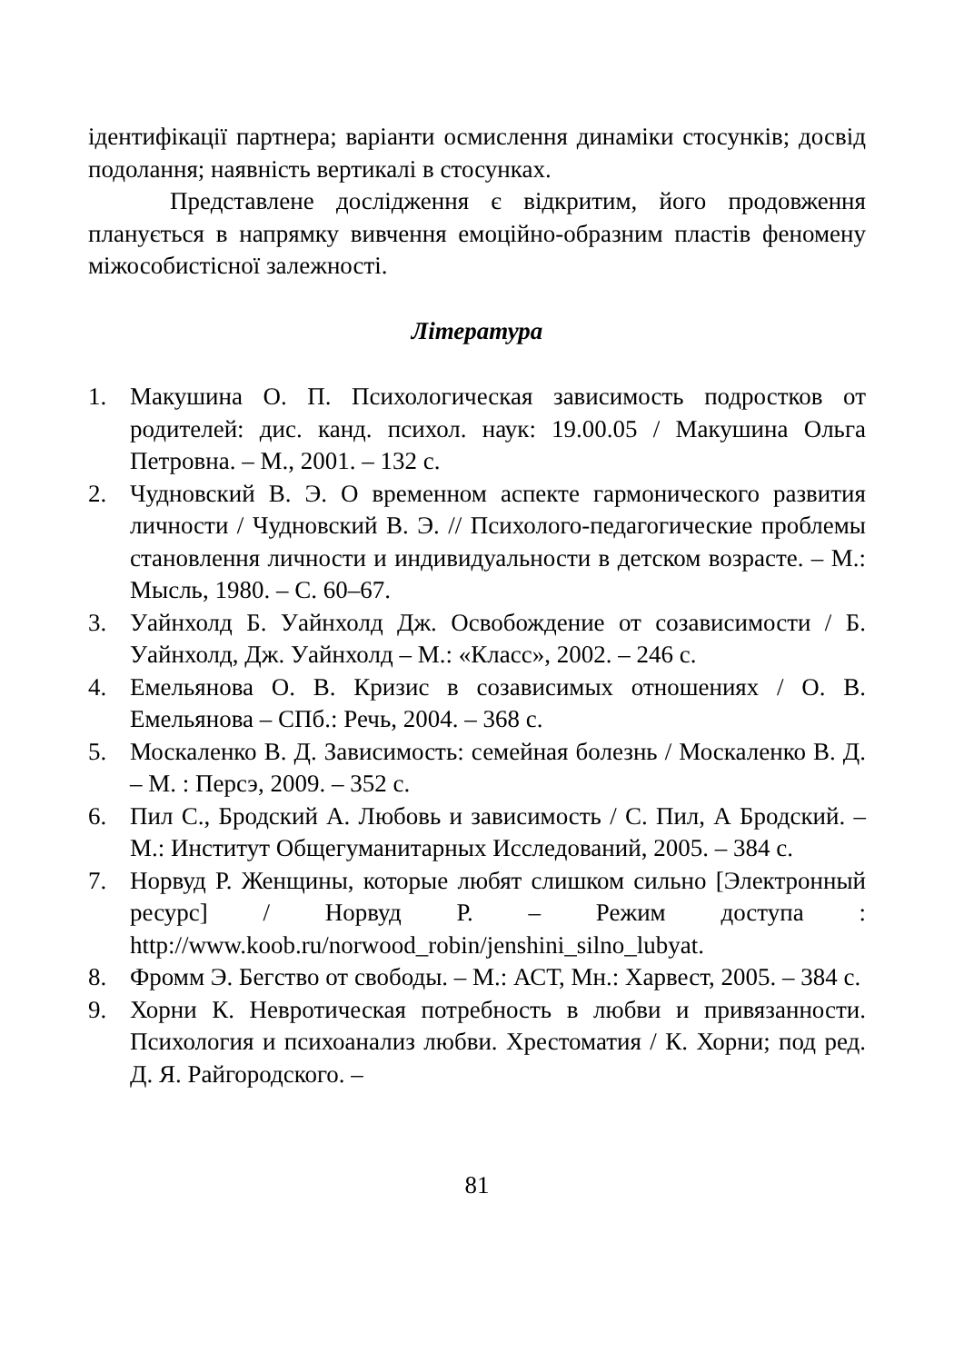ідентифікації партнера; варіанти осмислення динаміки стосунків; досвід подолання; наявність вертикалі в стосунках.
Представлене дослідження є відкритим, його продовження планується в напрямку вивчення емоційно-образним пластів феномену міжособистісної залежності.
Література
1. Макушина О. П. Психологическая зависимость подростков от родителей: дис. канд. психол. наук: 19.00.05 / Макушина Ольга Петровна. – М., 2001. – 132 с.
2. Чудновский В. Э. О временном аспекте гармонического развития личности / Чудновский В. Э. // Психолого-педагогические проблемы становлення личности и индивидуальности в детском возрасте. – М.: Мысль, 1980. – С. 60–67.
3. Уайнхолд Б. Уайнхолд Дж. Освобождение от созависимости / Б. Уайнхолд, Дж. Уайнхолд – М.: «Класс», 2002. – 246 с.
4. Емельянова О. В. Кризис в созависимых отношениях / О. В. Емельянова – СПб.: Речь, 2004. – 368 с.
5. Москаленко В. Д. Зависимость: семейная болезнь / Москаленко В. Д. – М. : Персэ, 2009. – 352 с.
6. Пил С., Бродский А. Любовь и зависимость / С. Пил, А Бродский. – М.: Институт Общегуманитарных Исследований, 2005. – 384 с.
7. Норвуд Р. Женщины, которые любят слишком сильно [Электронный ресурс] / Норвуд Р. – Режим доступа : http://www.koob.ru/norwood_robin/jenshini_silno_lubyat.
8. Фромм Э. Бегство от свободы. – М.: АСТ, Мн.: Харвест, 2005. – 384 с.
9. Хорни К. Невротическая потребность в любви и привязанности. Психология и психоанализ любви. Хрестоматия / К. Хорни; под ред. Д. Я. Райгородского. –
81